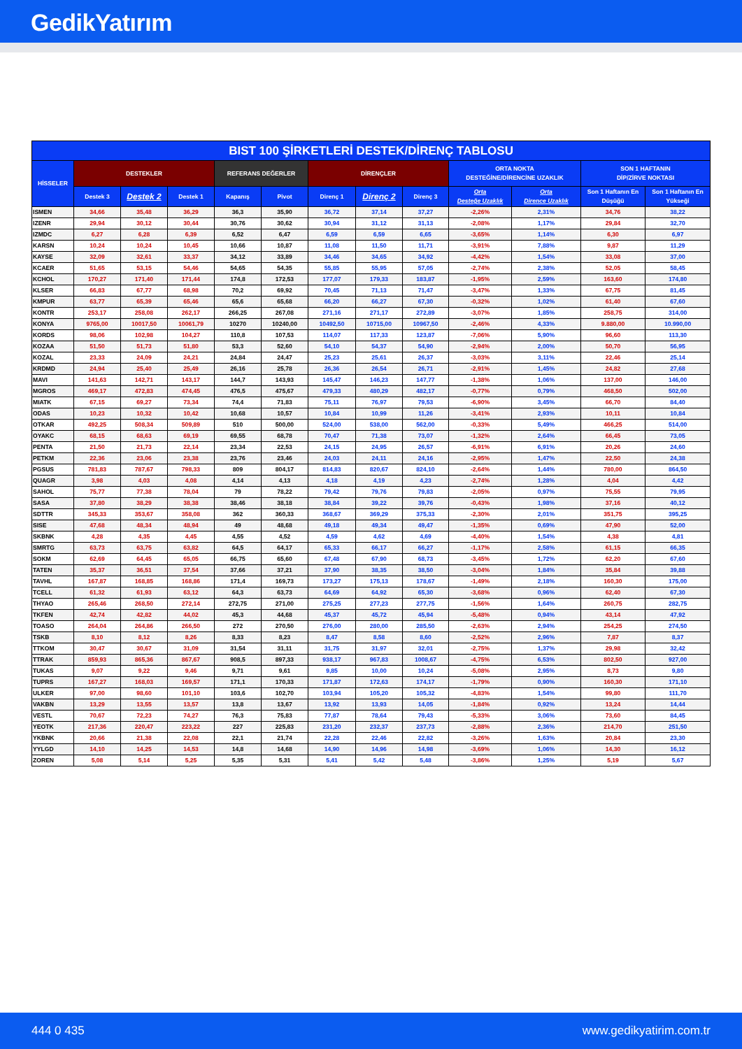GedikYatırım
| BIST 100 ŞİRKETLERİ DESTEK/DİRENÇ TABLOSU | | | | | | | | | | | | |
| --- | --- | --- | --- | --- | --- | --- | --- | --- | --- | --- | --- | --- |
| HİSSELER | DESTEKLER | | | REFERANS DEĞERLER | | DİRENÇLER | | | ORTA NOKTA DESTEĞİNE/DİRENCİNE UZAKLIK | | SON 1 HAFTANIN DİP/ZİRVE NOKTASI | |
| | Destek 3 | Destek 2 | Destek 1 | Kapanış | Pivot | Direnç 1 | Direnç 2 | Direnç 3 | Orta Desteğe Uzaklık | Orta Dirence Uzaklık | Son 1 Haftanın En Düşüğü | Son 1 Haftanın En Yükseği |
| ISMEN | 34,66 | 35,48 | 36,29 | 36,3 | 35,90 | 36,72 | 37,14 | 37,27 | -2,26% | 2,31% | 34,76 | 38,22 |
| IZENR | 29,94 | 30,12 | 30,44 | 30,76 | 30,62 | 30,94 | 31,12 | 31,13 | -2,08% | 1,17% | 29,84 | 32,70 |
| IZMDC | 6,27 | 6,28 | 6,39 | 6,52 | 6,47 | 6,59 | 6,59 | 6,65 | -3,65% | 1,14% | 6,30 | 6,97 |
| KARSN | 10,24 | 10,24 | 10,45 | 10,66 | 10,87 | 11,08 | 11,50 | 11,71 | -3,91% | 7,88% | 9,87 | 11,29 |
| KAYSE | 32,09 | 32,61 | 33,37 | 34,12 | 33,89 | 34,46 | 34,65 | 34,92 | -4,42% | 1,54% | 33,08 | 37,00 |
| KCAER | 51,65 | 53,15 | 54,46 | 54,65 | 54,35 | 55,85 | 55,95 | 57,05 | -2,74% | 2,38% | 52,05 | 58,45 |
| KCHOL | 170,27 | 171,40 | 171,44 | 174,8 | 172,53 | 177,07 | 179,33 | 183,87 | -1,95% | 2,59% | 163,60 | 174,80 |
| KLSER | 66,83 | 67,77 | 68,98 | 70,2 | 69,92 | 70,45 | 71,13 | 71,47 | -3,47% | 1,33% | 67,75 | 81,45 |
| KMPUR | 63,77 | 65,39 | 65,46 | 65,6 | 65,68 | 66,20 | 66,27 | 67,30 | -0,32% | 1,02% | 61,40 | 67,60 |
| KONTR | 253,17 | 258,08 | 262,17 | 266,25 | 267,08 | 271,16 | 271,17 | 272,89 | -3,07% | 1,85% | 258,75 | 314,00 |
| KONYA | 9765,00 | 10017,50 | 10061,79 | 10270 | 10240,00 | 10492,50 | 10715,00 | 10967,50 | -2,46% | 4,33% | 9.880,00 | 10.990,00 |
| KORDS | 98,06 | 102,98 | 104,27 | 110,8 | 107,53 | 114,07 | 117,33 | 123,87 | -7,06% | 5,90% | 96,60 | 113,30 |
| KOZAA | 51,50 | 51,73 | 51,80 | 53,3 | 52,60 | 54,10 | 54,37 | 54,90 | -2,94% | 2,00% | 50,70 | 56,95 |
| KOZAL | 23,33 | 24,09 | 24,21 | 24,84 | 24,47 | 25,23 | 25,61 | 26,37 | -3,03% | 3,11% | 22,46 | 25,14 |
| KRDMD | 24,94 | 25,40 | 25,49 | 26,16 | 25,78 | 26,36 | 26,54 | 26,71 | -2,91% | 1,45% | 24,82 | 27,68 |
| MAVI | 141,63 | 142,71 | 143,17 | 144,7 | 143,93 | 145,47 | 146,23 | 147,77 | -1,38% | 1,06% | 137,00 | 146,00 |
| MGROS | 469,17 | 472,83 | 474,45 | 476,5 | 475,67 | 479,33 | 480,29 | 482,17 | -0,77% | 0,79% | 468,50 | 502,00 |
| MIATK | 67,15 | 69,27 | 73,34 | 74,4 | 71,83 | 75,11 | 76,97 | 79,53 | -6,90% | 3,45% | 66,70 | 84,40 |
| ODAS | 10,23 | 10,32 | 10,42 | 10,68 | 10,57 | 10,84 | 10,99 | 11,26 | -3,41% | 2,93% | 10,11 | 10,84 |
| OTKAR | 492,25 | 508,34 | 509,89 | 510 | 500,00 | 524,00 | 538,00 | 562,00 | -0,33% | 5,49% | 466,25 | 514,00 |
| OYAKC | 68,15 | 68,63 | 69,19 | 69,55 | 68,78 | 70,47 | 71,38 | 73,07 | -1,32% | 2,64% | 66,45 | 73,05 |
| PENTA | 21,50 | 21,73 | 22,14 | 23,34 | 22,53 | 24,15 | 24,95 | 26,57 | -6,91% | 6,91% | 20,26 | 24,60 |
| PETKM | 22,36 | 23,06 | 23,38 | 23,76 | 23,46 | 24,03 | 24,11 | 24,16 | -2,95% | 1,47% | 22,50 | 24,38 |
| PGSUS | 781,83 | 787,67 | 798,33 | 809 | 804,17 | 814,83 | 820,67 | 824,10 | -2,64% | 1,44% | 780,00 | 864,50 |
| QUAGR | 3,98 | 4,03 | 4,08 | 4,14 | 4,13 | 4,18 | 4,19 | 4,23 | -2,74% | 1,28% | 4,04 | 4,42 |
| SAHOL | 75,77 | 77,38 | 78,04 | 79 | 78,22 | 79,42 | 79,76 | 79,83 | -2,05% | 0,97% | 75,55 | 79,95 |
| SASA | 37,80 | 38,29 | 38,38 | 38,46 | 38,18 | 38,84 | 39,22 | 39,76 | -0,43% | 1,98% | 37,16 | 40,12 |
| SDTTR | 345,33 | 353,67 | 358,08 | 362 | 360,33 | 368,67 | 369,29 | 375,33 | -2,30% | 2,01% | 351,75 | 395,25 |
| SISE | 47,68 | 48,34 | 48,94 | 49 | 48,68 | 49,18 | 49,34 | 49,47 | -1,35% | 0,69% | 47,90 | 52,00 |
| SKBNK | 4,28 | 4,35 | 4,45 | 4,55 | 4,52 | 4,59 | 4,62 | 4,69 | -4,40% | 1,54% | 4,38 | 4,81 |
| SMRTG | 63,73 | 63,75 | 63,82 | 64,5 | 64,17 | 65,33 | 66,17 | 66,27 | -1,17% | 2,58% | 61,15 | 66,35 |
| SOKM | 62,69 | 64,45 | 65,05 | 66,75 | 65,60 | 67,48 | 67,90 | 68,73 | -3,45% | 1,72% | 62,20 | 67,60 |
| TATEN | 35,37 | 36,51 | 37,54 | 37,66 | 37,21 | 37,90 | 38,35 | 38,50 | -3,04% | 1,84% | 35,84 | 39,88 |
| TAVHL | 167,87 | 168,85 | 168,86 | 171,4 | 169,73 | 173,27 | 175,13 | 178,67 | -1,49% | 2,18% | 160,30 | 175,00 |
| TCELL | 61,32 | 61,93 | 63,12 | 64,3 | 63,73 | 64,69 | 64,92 | 65,30 | -3,68% | 0,96% | 62,40 | 67,30 |
| THYAO | 265,46 | 268,50 | 272,14 | 272,75 | 271,00 | 275,25 | 277,23 | 277,75 | -1,56% | 1,64% | 260,75 | 282,75 |
| TKFEN | 42,74 | 42,82 | 44,02 | 45,3 | 44,68 | 45,37 | 45,72 | 45,94 | -5,48% | 0,94% | 43,14 | 47,92 |
| TOASO | 264,04 | 264,86 | 266,50 | 272 | 270,50 | 276,00 | 280,00 | 285,50 | -2,63% | 2,94% | 254,25 | 274,50 |
| TSKB | 8,10 | 8,12 | 8,26 | 8,33 | 8,23 | 8,47 | 8,58 | 8,60 | -2,52% | 2,96% | 7,87 | 8,37 |
| TTKOM | 30,47 | 30,67 | 31,09 | 31,54 | 31,11 | 31,75 | 31,97 | 32,01 | -2,75% | 1,37% | 29,98 | 32,42 |
| TTRAK | 859,93 | 865,36 | 867,67 | 908,5 | 897,33 | 938,17 | 967,83 | 1008,67 | -4,75% | 6,53% | 802,50 | 927,00 |
| TUKAS | 9,07 | 9,22 | 9,46 | 9,71 | 9,61 | 9,85 | 10,00 | 10,24 | -5,08% | 2,95% | 8,73 | 9,80 |
| TUPRS | 167,27 | 168,03 | 169,57 | 171,1 | 170,33 | 171,87 | 172,63 | 174,17 | -1,79% | 0,90% | 160,30 | 171,10 |
| ULKER | 97,00 | 98,60 | 101,10 | 103,6 | 102,70 | 103,94 | 105,20 | 105,32 | -4,83% | 1,54% | 99,80 | 111,70 |
| VAKBN | 13,29 | 13,55 | 13,57 | 13,8 | 13,67 | 13,92 | 13,93 | 14,05 | -1,84% | 0,92% | 13,24 | 14,44 |
| VESTL | 70,67 | 72,23 | 74,27 | 76,3 | 75,83 | 77,87 | 78,64 | 79,43 | -5,33% | 3,06% | 73,60 | 84,45 |
| YEOTK | 217,36 | 220,47 | 223,22 | 227 | 225,83 | 231,20 | 232,37 | 237,73 | -2,88% | 2,36% | 214,70 | 251,50 |
| YKBNK | 20,66 | 21,38 | 22,08 | 22,1 | 21,74 | 22,28 | 22,46 | 22,82 | -3,26% | 1,63% | 20,84 | 23,30 |
| YYLGD | 14,10 | 14,25 | 14,53 | 14,8 | 14,68 | 14,90 | 14,96 | 14,98 | -3,69% | 1,06% | 14,30 | 16,12 |
| ZOREN | 5,08 | 5,14 | 5,25 | 5,35 | 5,31 | 5,41 | 5,42 | 5,48 | -3,86% | 1,25% | 5,19 | 5,67 |
444 0 435 www.gedikyatirim.com.tr